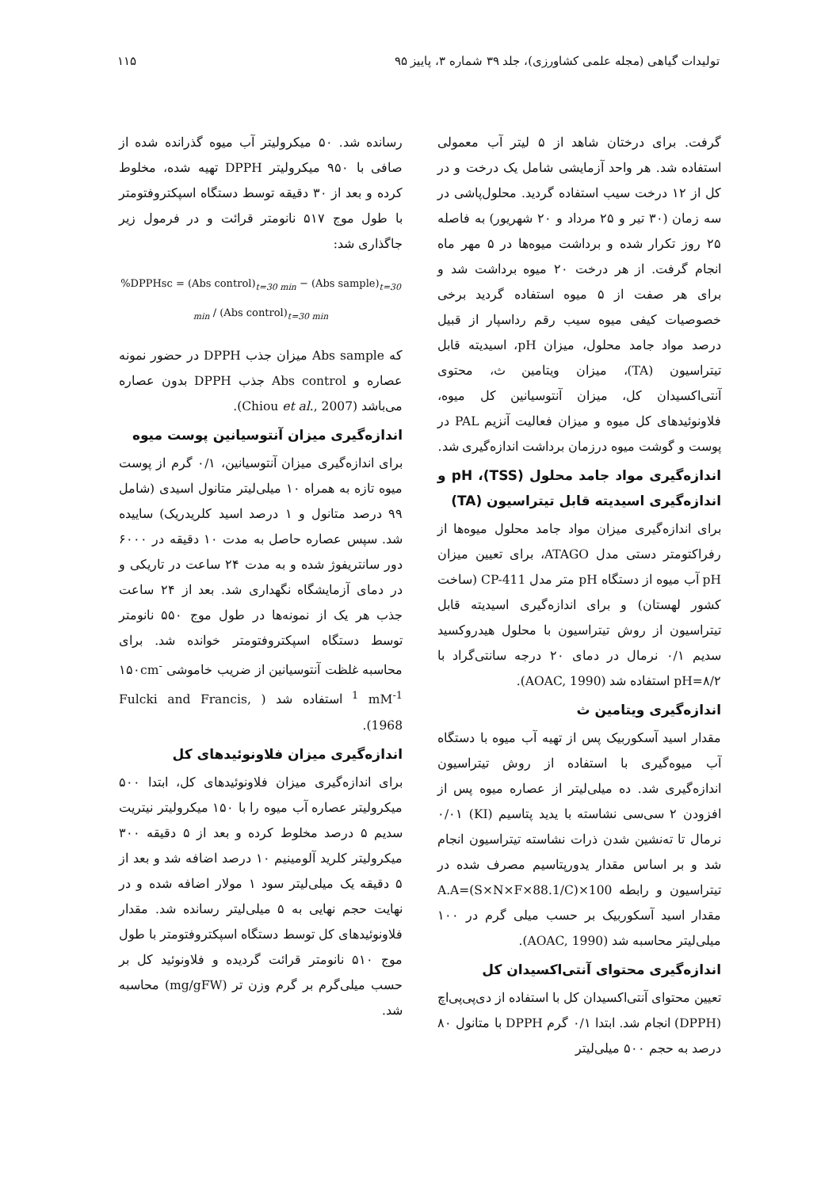تولیدات گیاهی (مجله علمی کشاورزی)، جلد ۳۹ شماره ۳، پاییز ۹۵ ۱۱۵
گرفت. برای درختان شاهد از ۵ لیتر آب معمولی استفاده شد. هر واحد آزمایشی شامل یک درخت و در کل از ۱۲ درخت سیب استفاده گردید. محلول‌پاشی در سه زمان (۳۰ تیر و ۲۵ مرداد و ۲۰ شهریور) به فاصله ۲۵ روز تکرار شده و برداشت میوه‌ها در ۵ مهر ماه انجام گرفت. از هر درخت ۲۰ میوه برداشت شد و برای هر صفت از ۵ میوه استفاده گردید برخی خصوصیات کیفی میوه سیب رقم رداسپار از قبیل درصد مواد جامد محلول، میزان pH، اسیدیته قابل تیتراسیون (TA)، میزان ویتامین ث، محتوی آنتی‌اکسیدان کل، میزان آنتوسیانین کل میوه، فلاونوئیدهای کل میوه و میزان فعالیت آنزیم PAL در پوست و گوشت میوه درزمان برداشت اندازه‌گیری شد.
اندازه‌گیری مواد جامد محلول (TSS)، pH و اندازه‌گیری اسیدیته قابل تیتراسیون (TA)
برای اندازه‌گیری میزان مواد جامد محلول میوه‌ها از رفراکتومتر دستی مدل ATAGO، برای تعیین میزان pH آب میوه از دستگاه pH متر مدل CP-411 (ساخت کشور لهستان) و برای اندازه‌گیری اسیدیته قابل تیتراسیون از روش تیتراسیون با محلول هیدروکسید سدیم ۰/۱ نرمال در دمای ۲۰ درجه سانتی‌گراد با pH=۸/۲ استفاده شد (AOAC, 1990).
اندازه‌گیری ویتامین ث
مقدار اسید آسکوربیک پس از تهیه آب میوه با دستگاه آب میوه‌گیری با استفاده از روش تیتراسیون اندازه‌گیری شد. ده میلی‌لیتر از عصاره میوه پس از افزودن ۲ سی‌سی نشاسته با یدید پتاسیم (KI) ۰/۰۱ نرمال تا ته‌نشین شدن ذرات نشاسته تیتراسیون انجام شد و بر اساس مقدار یدورپتاسیم مصرف شده در تیتراسیون و رابطه A.A=(S×N×F×88.1/C)×100 مقدار اسید آسکوربیک بر حسب میلی گرم در ۱۰۰ میلی‌لیتر محاسبه شد (AOAC, 1990).
اندازه‌گیری محتوای آنتی‌اکسیدان کل
تعیین محتوای آنتی‌اکسیدان کل با استفاده از دی‌پی‌پی‌اچ (DPPH) انجام شد. ابتدا ۰/۱ گرم DPPH با متانول ۸۰ درصد به حجم ۵۰۰ میلی‌لیتر
رسانده شد. ۵۰ میکرولیتر آب میوه گذرانده شده از صافی با ۹۵۰ میکرولیتر DPPH تهیه شده، مخلوط کرده و بعد از ۳۰ دقیقه توسط دستگاه اسپکتروفتومتر با طول موج ۵۱۷ نانومتر قرائت و در فرمول زیر جاگذاری شد:
%DPPHsc = (Abs control)<sub>t=30 min</sub> − (Abs sample)<sub>t=30 min</sub> / (Abs control)<sub>t=30 min</sub>
که Abs sample میزان جذب DPPH در حضور نمونه عصاره و Abs control جذب DPPH بدون عصاره می‌باشد (Chiou et al., 2007).
اندازه‌گیری میزان آنتوسیانین پوست میوه
برای اندازه‌گیری میزان آنتوسیانین، ۰/۱ گرم از پوست میوه تازه به همراه ۱۰ میلی‌لیتر متانول اسیدی (شامل ۹۹ درصد متانول و ۱ درصد اسید کلریدریک) ساییده شد. سپس عصاره حاصل به مدت ۱۰ دقیقه در ۶۰۰۰ دور سانتریفوژ شده و به مدت ۲۴ ساعت در تاریکی و در دمای آزمایشگاه نگهداری شد. بعد از ۲۴ ساعت جذب هر یک از نمونه‌ها در طول موج ۵۵۰ نانومتر توسط دستگاه اسپکتروفتومتر خوانده شد. برای محاسبه غلظت آنتوسیانین از ضریب خاموشی ۱۵۰cm<sup>-1</sup> mM<sup>-1</sup> استفاده شد ( Fulcki and Francis, 1968).
اندازه‌گیری میزان فلاونوئیدهای کل
برای اندازه‌گیری میزان فلاونوئیدهای کل، ابتدا ۵۰۰ میکرولیتر عصاره آب میوه را با ۱۵۰ میکرولیتر نیتریت سدیم ۵ درصد مخلوط کرده و بعد از ۵ دقیقه ۳۰۰ میکرولیتر کلرید آلومینیم ۱۰ درصد اضافه شد و بعد از ۵ دقیقه یک میلی‌لیتر سود ۱ مولار اضافه شده و در نهایت حجم نهایی به ۵ میلی‌لیتر رسانده شد. مقدار فلاونوئیدهای کل توسط دستگاه اسپکتروفتومتر با طول موج ۵۱۰ نانومتر قرائت گردیده و فلاونوئید کل بر حسب میلی‌گرم بر گرم وزن تر (mg/gFW) محاسبه شد.